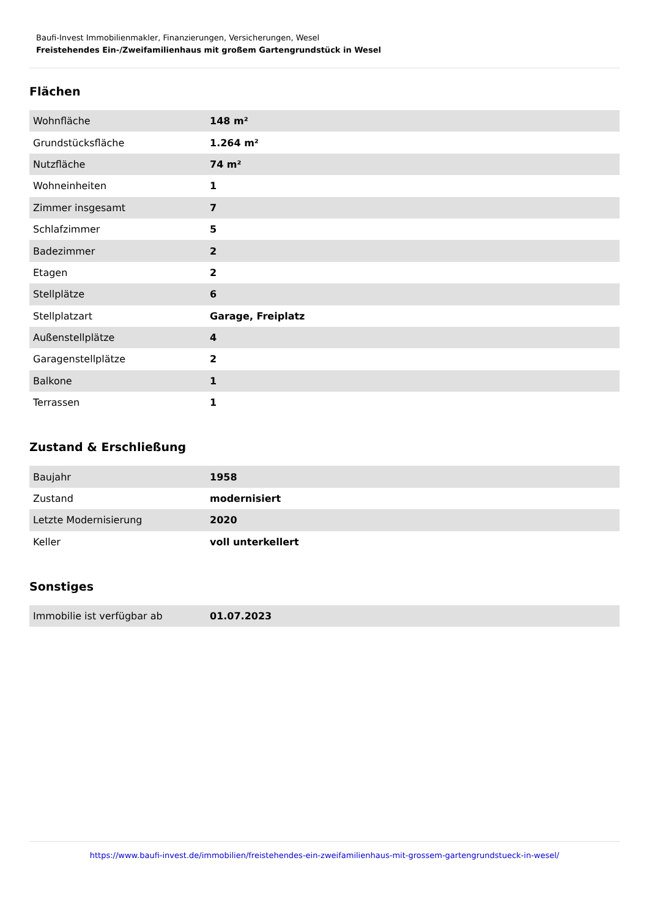Baufi-Invest Immobilienmakler, Finanzierungen, Versicherungen, Wesel
Freistehendes Ein-/Zweifamilienhaus mit großem Gartengrundstück in Wesel
Flächen
| Wohnfläche | 148 m² |
| Grundstücksfläche | 1.264 m² |
| Nutzfläche | 74 m² |
| Wohneinheiten | 1 |
| Zimmer insgesamt | 7 |
| Schlafzimmer | 5 |
| Badezimmer | 2 |
| Etagen | 2 |
| Stellplätze | 6 |
| Stellplatzart | Garage, Freiplatz |
| Außenstellplätze | 4 |
| Garagenstellplätze | 2 |
| Balkone | 1 |
| Terrassen | 1 |
Zustand & Erschließung
| Baujahr | 1958 |
| Zustand | modernisiert |
| Letzte Modernisierung | 2020 |
| Keller | voll unterkellert |
Sonstiges
| Immobilie ist verfügbar ab | 01.07.2023 |
https://www.baufi-invest.de/immobilien/freistehendes-ein-zweifamilienhaus-mit-grossem-gartengrundstueck-in-wesel/